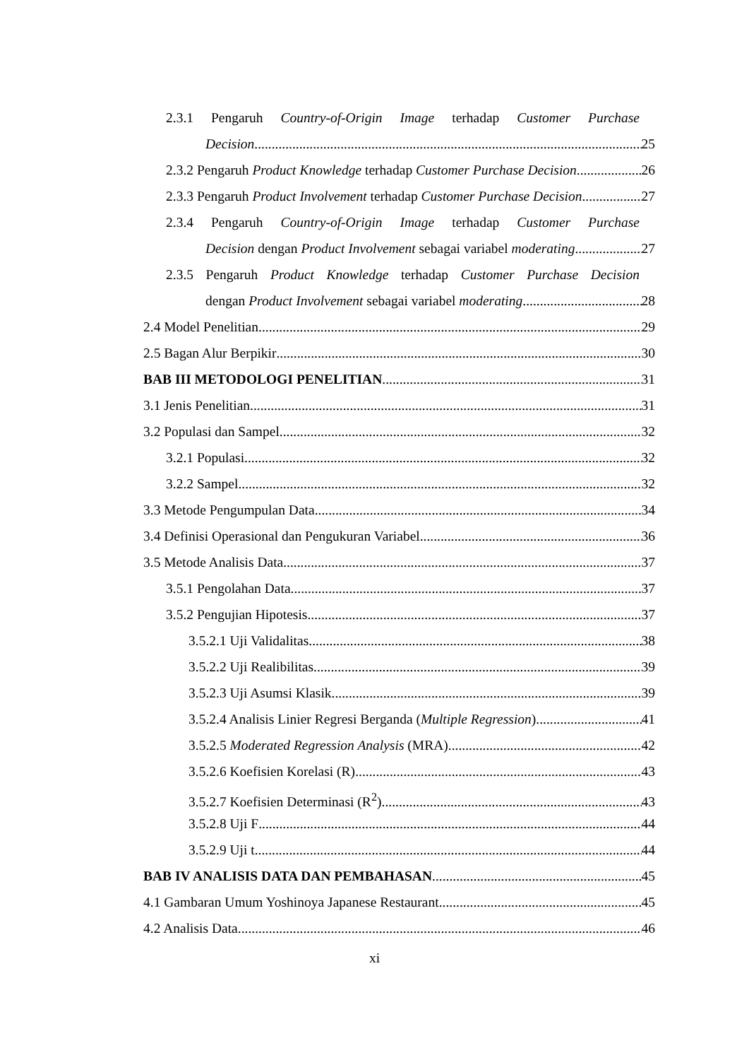2.3.1 Pengaruh Country-of-Origin Image terhadap Customer Purchase
Decision 25
2.3.2 Pengaruh Product Knowledge terhadap Customer Purchase Decision 26
2.3.3 Pengaruh Product Involvement terhadap Customer Purchase Decision 27
2.3.4 Pengaruh Country-of-Origin Image terhadap Customer Purchase
Decision dengan Product Involvement sebagai variabel moderating 27
2.3.5 Pengaruh Product Knowledge terhadap Customer Purchase Decision
dengan Product Involvement sebagai variabel moderating 28
2.4 Model Penelitian 29
2.5 Bagan Alur Berpikir 30
BAB III METODOLOGI PENELITIAN 31
3.1 Jenis Penelitian 31
3.2 Populasi dan Sampel 32
3.2.1 Populasi 32
3.2.2 Sampel 32
3.3 Metode Pengumpulan Data 34
3.4 Definisi Operasional dan Pengukuran Variabel 36
3.5 Metode Analisis Data 37
3.5.1 Pengolahan Data 37
3.5.2 Pengujian Hipotesis 37
3.5.2.1 Uji Validalitas 38
3.5.2.2 Uji Realibilitas 39
3.5.2.3 Uji Asumsi Klasik 39
3.5.2.4 Analisis Linier Regresi Berganda (Multiple Regression) 41
3.5.2.5 Moderated Regression Analysis (MRA) 42
3.5.2.6 Koefisien Korelasi (R) 43
3.5.2.7 Koefisien Determinasi (R<sup>2</sup>) 43
3.5.2.8 Uji F 44
3.5.2.9 Uji t 44
BAB IV ANALISIS DATA DAN PEMBAHASAN 45
4.1 Gambaran Umum Yoshinoya Japanese Restaurant 45
4.2 Analisis Data 46
xi